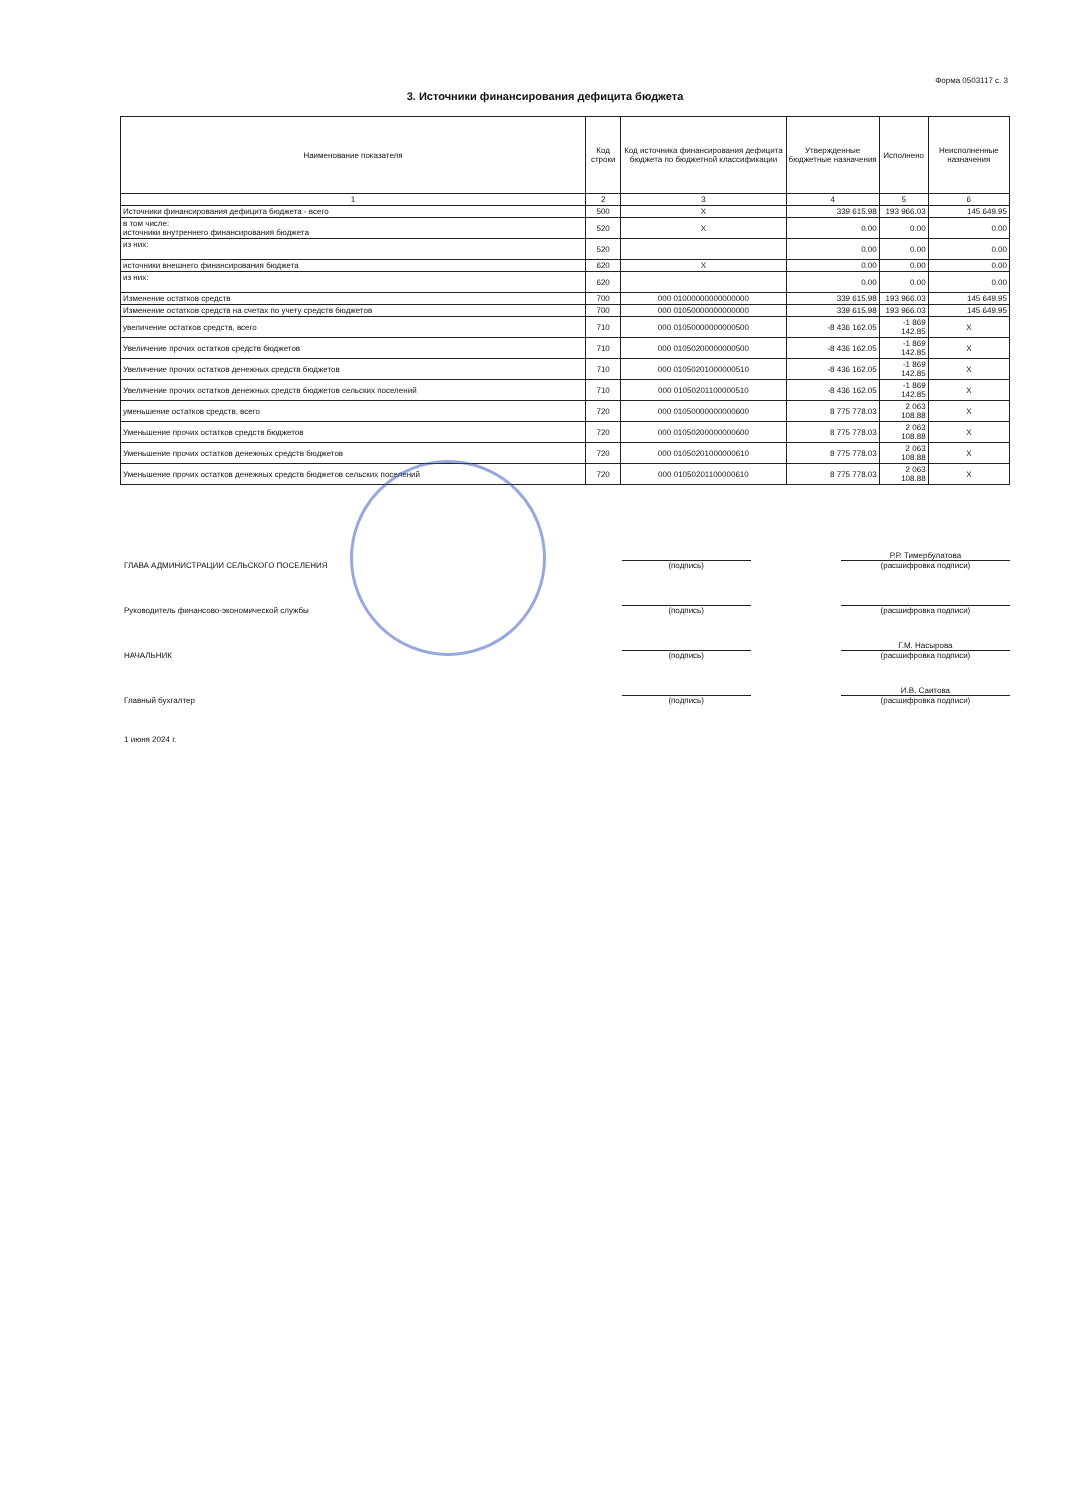Форма 0503117 с. 3
3. Источники финансирования дефицита бюджета
| Наименование показателя | Код строки | Код источника финансирования дефицита бюджета по бюджетной классификации | Утвержденные бюджетные назначения | Исполнено | Неисполненные назначения |
| --- | --- | --- | --- | --- | --- |
| 1 | 2 | 3 | 4 | 5 | 6 |
| Источники финансирования дефицита бюджета - всего | 500 | X | 339 615.98 | 193 966.03 | 145 649.95 |
| в том числе: источники внутреннего финансирования бюджета | 520 | X | 0.00 | 0.00 | 0.00 |
| из них: | 520 | | 0.00 | 0.00 | 0.00 |
| источники внешнего финансирования бюджета | 620 | X | 0.00 | 0.00 | 0.00 |
| из них: | 620 | | 0.00 | 0.00 | 0.00 |
| Изменение остатков средств | 700 | 000 01000000000000000 | 339 615.98 | 193 966.03 | 145 649.95 |
| Изменение остатков средств на счетах по учету средств бюджетов | 700 | 000 01050000000000000 | 339 615.98 | 193 966.03 | 145 649.95 |
| увеличение остатков средств, всего | 710 | 000 01050000000000500 | -8 436 162.05 | -1 869 142.85 | X |
| Увеличение прочих остатков средств бюджетов | 710 | 000 01050200000000500 | -8 436 162.05 | -1 869 142.85 | X |
| Увеличение прочих остатков денежных средств бюджетов | 710 | 000 01050201000000510 | -8 436 162.05 | -1 869 142.85 | X |
| Увеличение прочих остатков денежных средств бюджетов сельских поселений | 710 | 000 01050201100000510 | -8 436 162.05 | -1 869 142.85 | X |
| уменьшение остатков средств, всего | 720 | 000 01050000000000600 | 8 775 778.03 | 2 063 108.88 | X |
| Уменьшение прочих остатков средств бюджетов | 720 | 000 01050200000000600 | 8 775 778.03 | 2 063 108.88 | X |
| Уменьшение прочих остатков денежных средств бюджетов | 720 | 000 01050201000000610 | 8 775 778.03 | 2 063 108.88 | X |
| Уменьшение прочих остатков денежных средств бюджетов сельских поселений | 720 | 000 01050201100000610 | 8 775 778.03 | 2 063 108.88 | X |
ГЛАВА АДМИНИСТРАЦИИ СЕЛЬСКОГО ПОСЕЛЕНИЯ
(подпись)
Р.Р. Тимербулатова
(расшифровка подписи)
Руководитель финансово-экономической службы
(подпись)
(расшифровка подписи)
НАЧАЛЬНИК
(подпись)
Г.М. Насырова
(расшифровка подписи)
Главный бухгалтер
(подпись)
И.В. Саитова
(расшифровка подписи)
1 июня 2024 г.